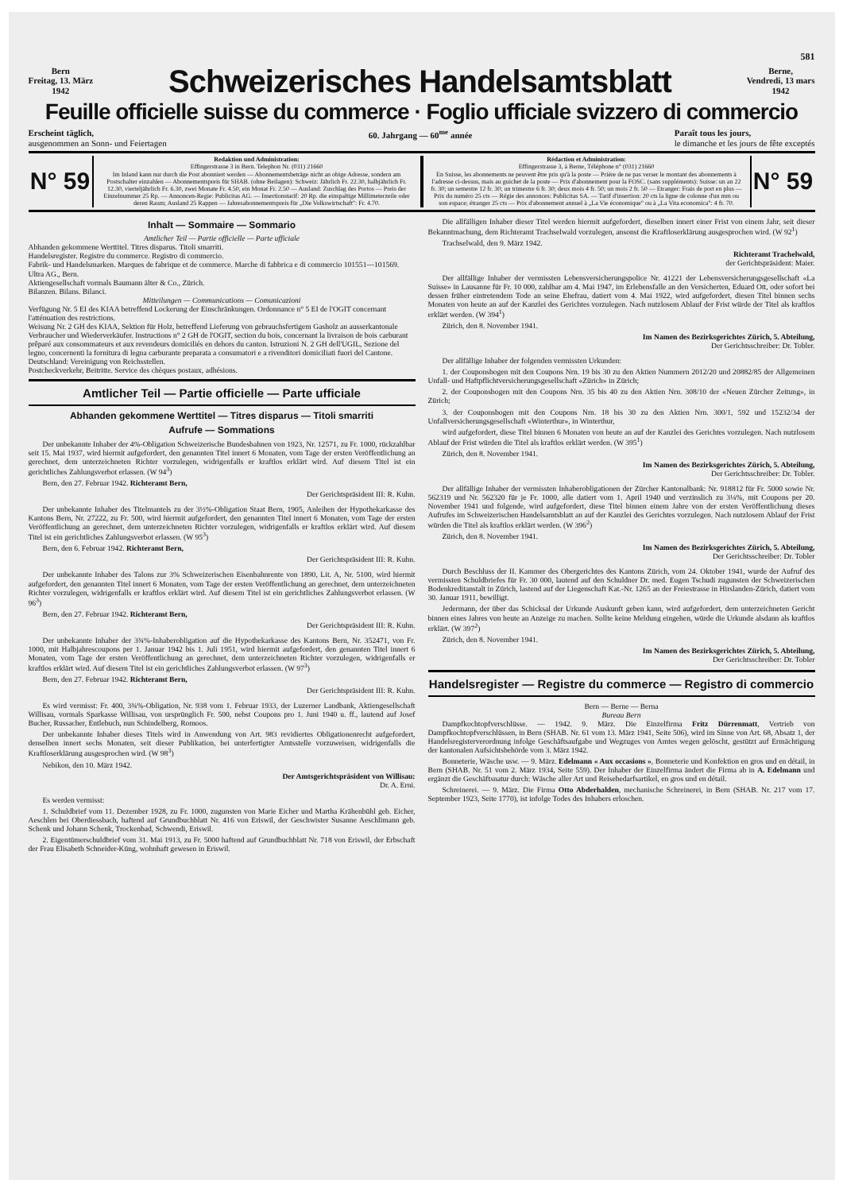581
Bern
Freitag, 13. März
1942
Schweizerisches Handelsamtsblatt
Berne,
Vendredi, 13 mars
1942
Feuille officielle suisse du commerce · Foglio ufficiale svizzero di commercio
Erscheint täglich,
ausgenommen an Sonn- und Feiertagen
60. Jahrgang — 60<sup>me</sup> année Paraît tous les jours,
le dimanche et les jours de fête exceptés
N° 59
Redaktion und Administration:
Effingerstrasse 3 in Bern. Telephon Nr. (031) 21660
Im Inland kann nur durch die Post abonniert werden — Abonnementsbeträge nicht an obige Adresse, sondern am Postschalter einzahlen — Abonnementspreis für SHAB. (ohne Beilagen): Schweiz: Jährlich Fr. 22.30, halbjährlich Fr. 12.30, vierteljährlich Fr. 6.30, zwei Monate Fr. 4.50, ein Monat Fr. 2.50 — Ausland: Zuschlag des Portos — Preis der Einzelnummer 25 Rp. — Annoncen-Regie: Publicitas AG. — Insertionstarif: 20 Rp. die einspaltige Millimeterzeile oder deren Raum; Ausland 25 Rappen — Jahresabonnementspreis für „Die Volkswirtschaft": Fr. 4.70.
Rédaction et Administration:
Effingerstrasse 3, à Berne, Téléphone n° (031) 21660
En Suisse, les abonnements ne peuvent être pris qu'à la poste — Prière de ne pas verser le montant des abonnements à l'adresse ci-dessus, mais au guichet de la poste — Prix d'abonnement pour la FOSC. (sans suppléments): Suisse: un an 22 fr. 30; un semestre 12 fr. 30; un trimestre 6 fr. 30; deux mois 4 fr. 50; un mois 2 fr. 50 — Etranger: Frais de port en plus — Prix du numéro 25 cts — Régie des annonces: Publicitas SA. — Tarif d'insertion: 20 cts la ligne de colonne d'un mm ou son espace; étranger 25 cts — Prix d'abonnement annuel à „La Vie économique" ou à „La Vita economica": 4 fr. 70.
N° 59
Inhalt — Sommaire — Sommario
Amtlicher Teil — Partie officielle — Parte ufficiale
Abhanden gekommene Werttitel. Titres disparus. Titoli smarriti.
Handelsregister. Registre du commerce. Registro di commercio.
Fabrik- und Handelsmarken. Marques de fabrique et de commerce. Marche di fabbrica e di commercio 101551—101569.
Ultra AG., Bern.
Aktiengesellschaft vormals Baumann älter & Co., Zürich.
Bilanzen. Bilans. Bilanci.
Mitteilungen — Communications — Comunicazioni
Verfügung Nr. 5 EI des KIAA betreffend Lockerung der Einschränkungen. Ordonnance n° 5 EI de l'OGIT concernant l'atténuation des restrictions.
Weisung Nr. 2 GH des KIAA, Sektion für Holz, betreffend Lieferung von gebrauchsfertigem Gasholz an ausserkantonale Verbraucher und Wiederverkäufer. Instructions n° 2 GH de l'OGIT, section du bois, concernant la livraison de bois carburant prêparé aux consommateurs et aux revendeurs domiciliés en dehors du canton. Istruzioni N. 2 GH dell'UGIL, Sezione del legno, concernenti la fornitura di legna carburante preparata a consumatori e a rivenditori domiciliati fuori del Cantone.
Deutschland: Vereinigung von Reichsstellen.
Postcheckverkehr, Beitritte. Service des chèques postaux, adhésions.
Amtlicher Teil — Partie officielle — Parte ufficiale
Abhanden gekommene Werttitel — Titres disparus — Titoli smarriti
Aufrufe — Sommations
Der unbekannte Inhaber der 4%-Obligation Schweizerische Bundesbahnen von 1923, Nr. 12571, zu Fr. 1000, rückzahlbar seit 15. Mai 1937, wird hiermit aufgefordert, den genannten Titel innert 6 Monaten, vom Tage der ersten Veröffentlichung an gerechnet, dem unterzeichneten Richter vorzulegen, widrigenfalls er kraftlos erklärt wird. Auf diesem Titel ist ein gerichtliches Zahlungsverbot erlassen. (W 94<sup>3</sup>)
Bern, den 27. Februar 1942. Richteramt Bern,
Der Gerichtspräsident III: R. Kuhn.
Der unbekannte Inhaber des Titelmantels zu der 3½%-Obligation Staat Bern, 1905, Anleihen der Hypothekarkasse des Kantons Bern, Nr. 27222, zu Fr. 500, wird hiermit aufgefordert, den genannten Titel innert 6 Monaten, vom Tage der ersten Veröffentlichung an gerechnet, dem unterzeichneten Richter vorzulegen, widrigenfalls er kraftlos erklärt wird. Auf diesem Titel ist ein gerichtliches Zahlungsverbot erlassen. (W 95<sup>3</sup>)
Bern, den 6. Februar 1942. Richteramt Bern,
Der Gerichtspräsident III: R. Kuhn.
Der unbekannte Inhaber des Talons zur 3% Schweizerischen Eisenbahnrente von 1890, Lit. A, Nr. 5100, wird hiermit aufgefordert, den genannten Titel innert 6 Monaten, vom Tage der ersten Veröffentlichung an gerechnet, dem unterzeichneten Richter vorzulegen, widrigenfalls er kraftlos erklärt wird. Auf diesem Titel ist ein gerichtliches Zahlungsverbot erlassen. (W 96<sup>3</sup>)
Bern, den 27. Februar 1942. Richteramt Bern,
Der Gerichtspräsident III: R. Kuhn.
Der unbekannte Inhaber der 3¾%-Inhaberobligation auf die Hypothekarkasse des Kantons Bern, Nr. 352471, von Fr. 1000, mit Halbjahrescoupons per 1. Januar 1942 bis 1. Juli 1951, wird hiermit aufgefordert, den genannten Titel innert 6 Monaten, vom Tage der ersten Veröffentlichung an gerechnet, dem unterzeichneten Richter vorzulegen, widrigenfalls er kraftlos erklärt wird. Auf diesem Titel ist ein gerichtliches Zahlungsverbot erlassen. (W 97<sup>3</sup>)
Bern, den 27. Februar 1942. Richteramt Bern,
Der Gerichtspräsident III: R. Kuhn.
Es wird vermisst: Fr. 400, 3¾%-Obligation, Nr. 938 vom 1. Februar 1933, der Luzerner Landbank, Aktiengesellschaft Willisau, vormals Sparkasse Willisau, von ursprünglich Fr. 500, nebst Coupons pro 1. Juni 1940 u. ff., lautend auf Josef Bucher, Russacher, Entlebuch, nun Schindelberg, Romoos.
Der unbekannte Inhaber dieses Titels wird in Anwendung von Art. 983 revidiertes Obligationenrecht aufgefordert, denselben innert sechs Monaten, seit dieser Publikation, bei unterfertigter Amtsstelle vorzuweisen, widrigenfalls die Kraftloserklärung ausgesprochen wird. (W 98<sup>3</sup>)
Nebikon, den 10. März 1942.
Der Amtsgerichtspräsident von Willisau:
Dr. A. Erni.
Es werden vermisst:
1. Schuldbrief vom 11. Dezember 1928, zu Fr. 1000, zugunsten von Marie Eicher und Martha Krähenbühl geb. Eicher, Aeschlen bei Oberdiessbach, haftend auf Grundbuchblatt Nr. 416 von Eriswil, der Geschwister Susanne Aeschlimann geb. Schenk und Johann Schenk, Trockenbad, Schwendi, Eriswil.
2. Eigentümerschuldbrief vom 31. Mai 1913, zu Fr. 5000 haftend auf Grundbuchblatt Nr. 718 von Eriswil, der Erbschaft der Frau Elisabeth Schneider-Küng, wohnhaft gewesen in Eriswil.
Die allfälligen Inhaber dieser Titel werden hiermit aufgefordert, dieselben innert einer Frist von einem Jahr, seit dieser Bekanntmachung, dem Richteramt Trachselwald vorzulegen, ansonst die Kraftloserklärung ausgesprochen wird. (W 92<sup>1</sup>)
Trachselwald, den 9. März 1942.
Richteramt Trachelwald,
der Gerichtspräsident: Maier.
Der allfällige Inhaber der vermissten Lebensversicherungspolice Nr. 41221 der Lebensversicherungsgesellschaft «La Suisse» in Lausanne für Fr. 10 000, zahlbar am 4. Mai 1947, im Erlebensfalle an den Versicherten, Eduard Ott, oder sofort bei dessen früher eintretendem Tode an seine Ehefrau, datiert vom 4. Mai 1922, wird aufgefordert, diesen Titel binnen sechs Monaten von heute an auf der Kanzlei des Gerichtes vorzulegen. Nach nutzlosem Ablauf der Frist würde der Titel als kraftlos erklärt werden. (W 394<sup>1</sup>)
Zürich, den 8. November 1941.
Im Namen des Bezirksgerichtes Zürich, 5. Abteilung,
Der Gerichtsschreiber: Dr. Tobler.
Der allfällige Inhaber der folgenden vermissten Urkunden:
1. der Couponsbogen mit den Coupons Nrn. 19 bis 30 zu den Aktien Nummern 2012/20 und 20882/85 der Allgemeinen Unfall- und Haftpflichtversicherungsgesellschaft «Zürich» in Zürich;
2. der Couponsbogen mit den Coupons Nrn. 35 bis 40 zu den Aktien Nrn. 308/10 der «Neuen Zürcher Zeitung», in Zürich;
3. der Couponsbogen mit den Coupons Nrn. 18 bis 30 zu den Aktien Nrn. 300/1, 592 und 15232/34 der Unfallversicherungsgesellschaft «Winterthur», in Winterthur,
wird aufgefordert, diese Titel binnen 6 Monaten von heute an auf der Kanzlei des Gerichtes vorzulegen. Nach nutzlosem Ablauf der Frist würden die Titel als kraftlos erklärt werden. (W 395<sup>1</sup>)
Zürich, den 8. November 1941.
Im Namen des Bezirksgerichtes Zürich, 5. Abteilung,
Der Gerichtsschreiber: Dr. Tobler.
Der allfällige Inhaber der vermissten Inhaberobligationen der Zürcher Kantonalbank: Nr. 918812 für Fr. 5000 sowie Nr. 562319 und Nr. 562320 für je Fr. 1000, alle datiert vom 1. April 1940 und verzinslich zu 3¼%, mit Coupons per 20. November 1941 und folgende, wird aufgefordert, diese Titel binnen einem Jahre von der ersten Veröffentlichung dieses Aufrufes im Schweizerischen Handelsamtsblatt an auf der Kanzlei des Gerichtes vorzulegen. Nach nutzlosem Ablauf der Frist würden die Titel als kraftlos erklärt werden. (W 396<sup>2</sup>)
Zürich, den 8. November 1941.
Im Namen des Bezirksgerichtes Zürich, 5. Abteilung,
Der Gerichtsschreiber: Dr. Tobler
Durch Beschluss der II. Kammer des Obergerichtes des Kantons Zürich, vom 24. Oktober 1941, wurde der Aufruf des vermissten Schuldbriefes für Fr. 30 000, lautend auf den Schuldner Dr. med. Eugen Tschudi zugunsten der Schweizerischen Bodenkreditanstalt in Zürich, lastend auf der Liegenschaft Kat.-Nr. 1265 an der Freiestrasse in Hirslanden-Zürich, datiert vom 30. Januar 1911, bewilligt.
Jedermann, der über das Schicksal der Urkunde Auskunft geben kann, wird aufgefordert, dem unterzeichneten Gericht binnen eines Jahres von heute an Anzeige zu machen. Sollte keine Meldung eingehen, würde die Urkunde alsdann als kraftlos erklärt. (W 397<sup>2</sup>)
Zürich, den 8. November 1941.
Im Namen des Bezirksgerichtes Zürich, 5. Abteilung,
Der Gerichtsschreiber: Dr. Tobler
Handelsregister — Registre du commerce — Registro di commercio
Bern — Berne — Berna
Bureau Bern
Dampfkochtopfverschlüsse. — 1942. 9. März. Die Einzelfirma Fritz Dürrenmatt, Vertrieb von Dampfkochtopfverschlüssen, in Bern (SHAB. Nr. 61 vom 13. März 1941, Seite 506), wird im Sinne von Art. 68, Absatz 1, der Handelsregisterverordnung infolge Geschäftsaufgabe und Wegzuges von Amtes wegen gelöscht, gestützt auf Ermächtigung der kantonalen Aufsichtsbehörde vom 3. März 1942.
Bonneterie, Wäsche usw. — 9. März. Edelmann « Aux occasions », Bonneterie und Konfektion en gros und en détail, in Bern (SHAB. Nr. 51 vom 2. März 1934, Seite 559). Der Inhaber der Einzelfirma ändert die Firma ab in A. Edelmann und ergänzt die Geschäftsnatur durch: Wäsche aller Art und Reisebedarfsartikel, en gros und en détail.
Schreinerei. — 9. März. Die Firma Otto Abderhalden, mechanische Schreinerei, in Bern (SHAB. Nr. 217 vom 17. September 1923, Seite 1770), ist infolge Todes des Inhabers erloschen.